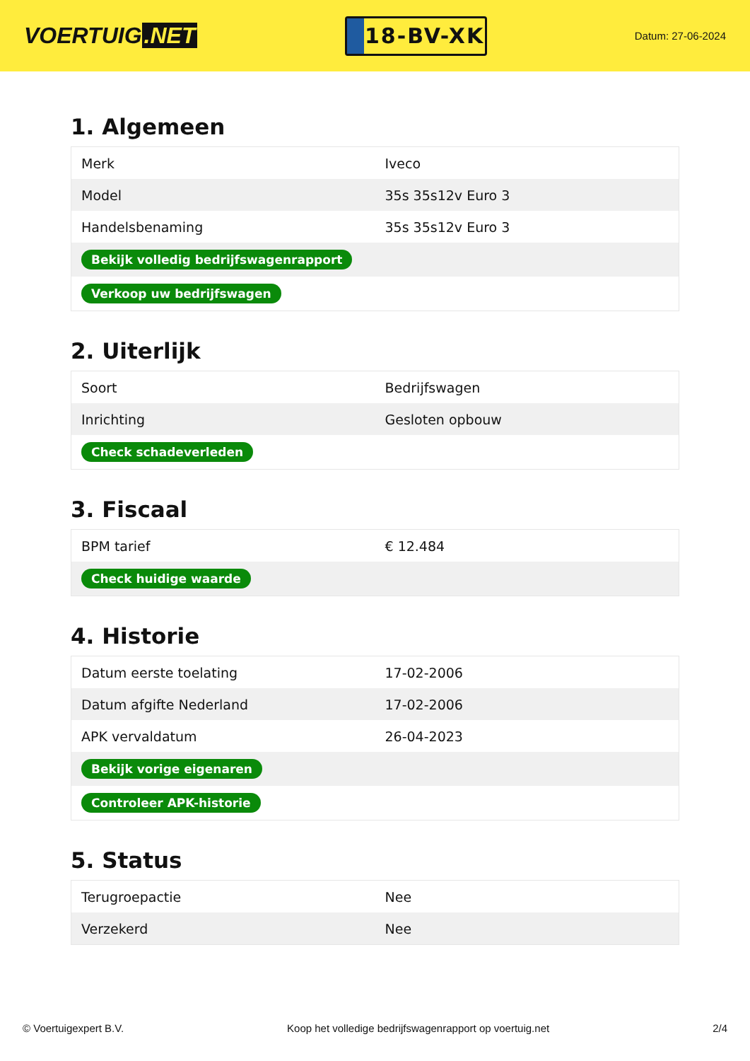VOERTUIG.NET
18-BV-XK
Datum: 27-06-2024
1. Algemeen
| Merk | Iveco |
| Model | 35s 35s12v Euro 3 |
| Handelsbenaming | 35s 35s12v Euro 3 |
| Bekijk volledig bedrijfswagenrapport | |
| Verkoop uw bedrijfswagen | |
2. Uiterlijk
| Soort | Bedrijfswagen |
| Inrichting | Gesloten opbouw |
| Check schadeverleden | |
3. Fiscaal
| BPM tarief | € 12.484 |
| Check huidige waarde | |
4. Historie
| Datum eerste toelating | 17-02-2006 |
| Datum afgifte Nederland | 17-02-2006 |
| APK vervaldatum | 26-04-2023 |
| Bekijk vorige eigenaren | |
| Controleer APK-historie | |
5. Status
| Terugroepactie | Nee |
| Verzekerd | Nee |
© Voertuigexpert B.V. Koop het volledige bedrijfswagenrapport op voertuig.net 2/4